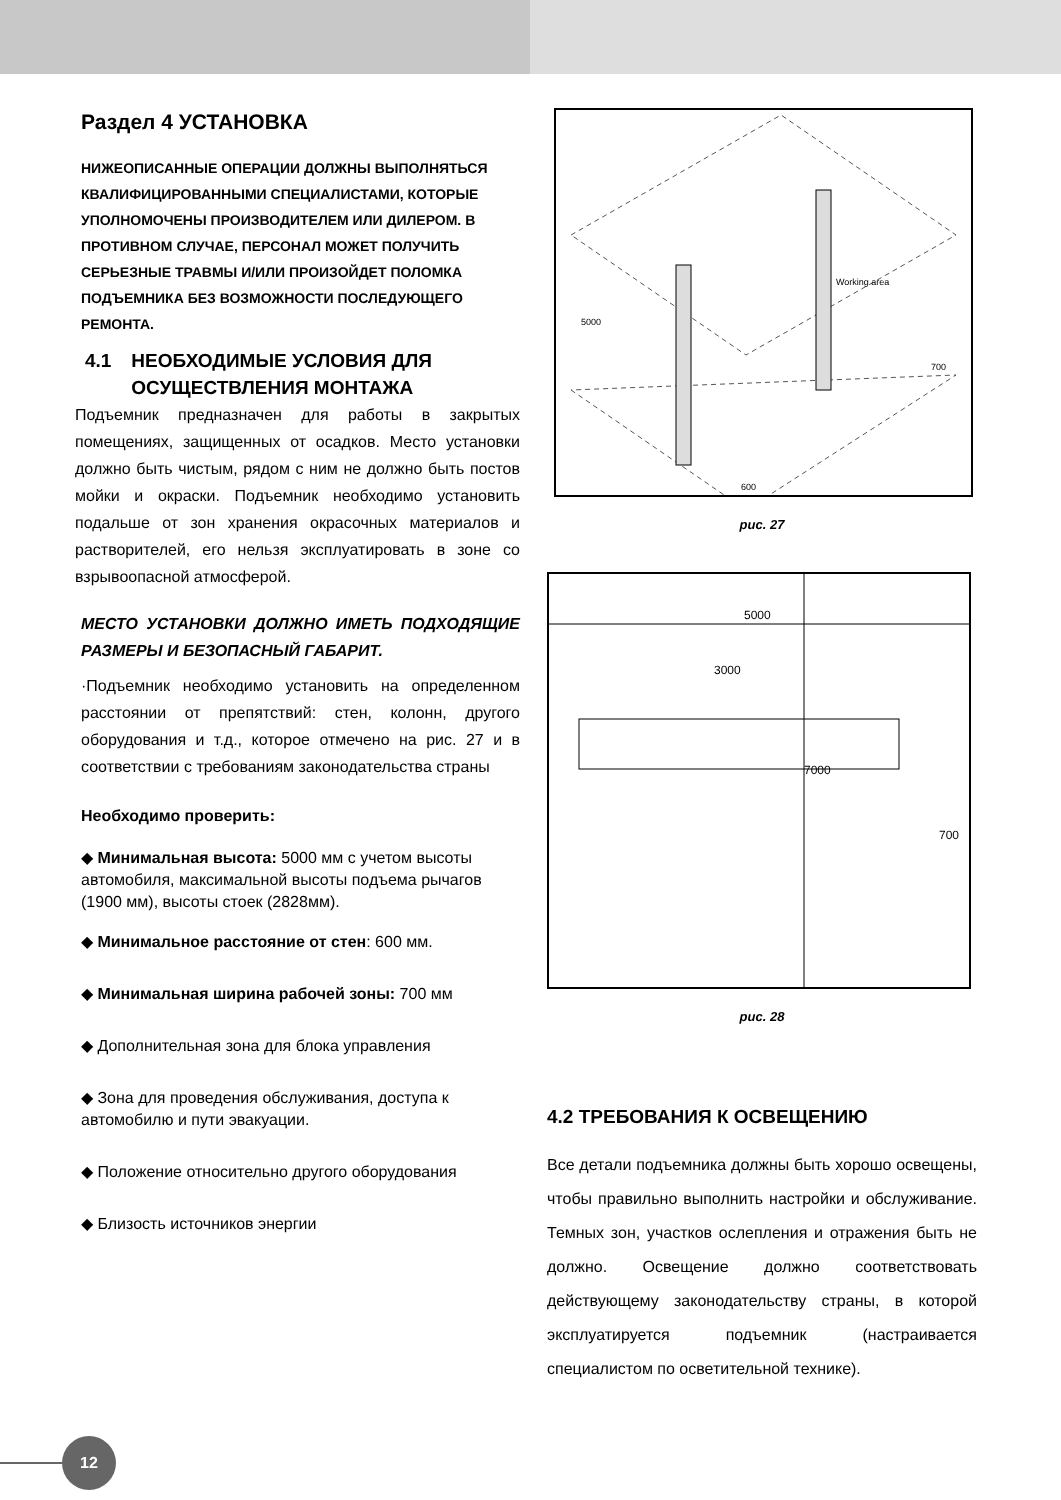Раздел 4 УСТАНОВКА
НИЖЕОПИСАННЫЕ ОПЕРАЦИИ ДОЛЖНЫ ВЫПОЛНЯТЬСЯ КВАЛИФИЦИРОВАННЫМИ СПЕЦИАЛИСТАМИ, КОТОРЫЕ УПОЛНОМОЧЕНЫ ПРОИЗВОДИТЕЛЕМ ИЛИ ДИЛЕРОМ. В ПРОТИВНОМ СЛУЧАЕ, ПЕРСОНАЛ МОЖЕТ ПОЛУЧИТЬ СЕРЬЕЗНЫЕ ТРАВМЫ И/ИЛИ ПРОИЗОЙДЕТ ПОЛОМКА ПОДЪЕМНИКА БЕЗ ВОЗМОЖНОСТИ ПОСЛЕДУЮЩЕГО РЕМОНТА.
4.1 НЕОБХОДИМЫЕ УСЛОВИЯ ДЛЯ ОСУЩЕСТВЛЕНИЯ МОНТАЖА
Подъемник предназначен для работы в закрытых помещениях, защищенных от осадков. Место установки должно быть чистым, рядом с ним не должно быть постов мойки и окраски. Подъемник необходимо установить подальше от зон хранения окрасочных материалов и растворителей, его нельзя эксплуатировать в зоне со взрывоопасной атмосферой.
МЕСТО УСТАНОВКИ ДОЛЖНО ИМЕТЬ ПОДХОДЯЩИЕ РАЗМЕРЫ И БЕЗОПАСНЫЙ ГАБАРИТ.
·Подъемник необходимо установить на определенном расстоянии от препятствий: стен, колонн, другого оборудования и т.д., которое отмечено на рис. 27 и в соответствии с требованиям законодательства страны
Необходимо проверить:
◆ Минимальная высота: 5000 мм с учетом высоты автомобиля, максимальной высоты подъема рычагов (1900 мм), высоты стоек (2828мм).
◆ Минимальное расстояние от стен: 600 мм.
◆ Минимальная ширина рабочей зоны: 700 мм
◆ Дополнительная зона для блока управления
◆ Зона для проведения обслуживания, доступа к автомобилю и пути эвакуации.
◆ Положение относительно другого оборудования
◆ Близость источников энергии
Working area
5000
700
600
рис. 27
5000
3000
7000
700
рис. 28
4.2 ТРЕБОВАНИЯ К ОСВЕЩЕНИЮ
Все детали подъемника должны быть хорошо освещены, чтобы правильно выполнить настройки и обслуживание. Темных зон, участков ослепления и отражения быть не должно. Освещение должно соответствовать действующему законодательству страны, в которой эксплуатируется подъемник (настраивается специалистом по осветительной технике).
12